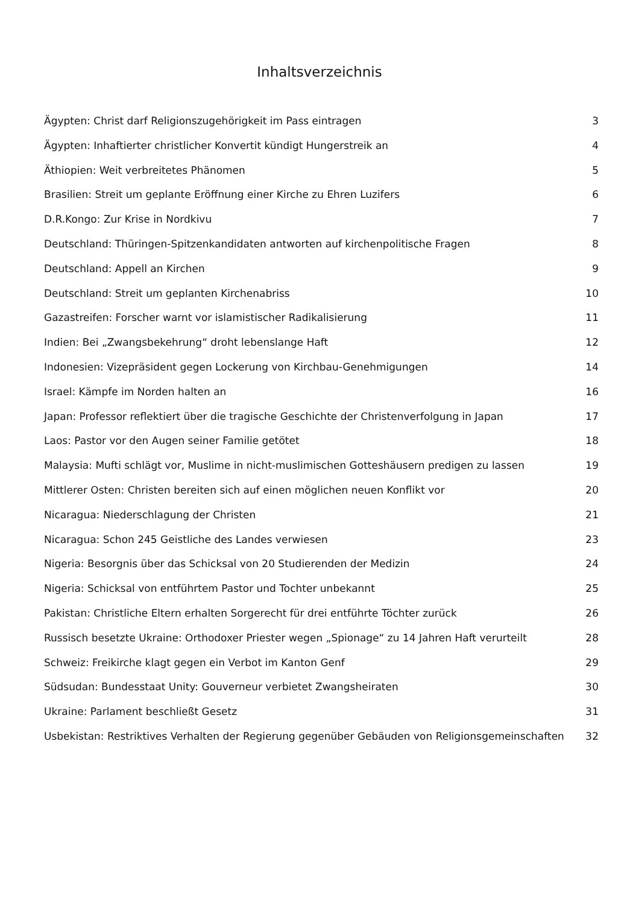Inhaltsverzeichnis
Ägypten: Christ darf Religionszugehörigkeit im Pass eintragen 3
Ägypten: Inhaftierter christlicher Konvertit kündigt Hungerstreik an 4
Äthiopien: Weit verbreitetes Phänomen 5
Brasilien: Streit um geplante Eröffnung einer Kirche zu Ehren Luzifers 6
D.R.Kongo: Zur Krise in Nordkivu 7
Deutschland: Thüringen-Spitzenkandidaten antworten auf kirchenpolitische Fragen 8
Deutschland: Appell an Kirchen 9
Deutschland: Streit um geplanten Kirchenabriss 10
Gazastreifen: Forscher warnt vor islamistischer Radikalisierung 11
Indien: Bei „Zwangsbekehrung“ droht lebenslange Haft 12
Indonesien: Vizepräsident gegen Lockerung von Kirchbau-Genehmigungen 14
Israel: Kämpfe im Norden halten an 16
Japan: Professor reflektiert über die tragische Geschichte der Christenverfolgung in Japan 17
Laos: Pastor vor den Augen seiner Familie getötet 18
Malaysia: Mufti schlägt vor, Muslime in nicht-muslimischen Gotteshäusern predigen zu lassen 19
Mittlerer Osten: Christen bereiten sich auf einen möglichen neuen Konflikt vor 20
Nicaragua: Niederschlagung der Christen 21
Nicaragua: Schon 245 Geistliche des Landes verwiesen 23
Nigeria: Besorgnis über das Schicksal von 20 Studierenden der Medizin 24
Nigeria: Schicksal von entführtem Pastor und Tochter unbekannt 25
Pakistan: Christliche Eltern erhalten Sorgerecht für drei entführte Töchter zurück 26
Russisch besetzte Ukraine: Orthodoxer Priester wegen „Spionage“ zu 14 Jahren Haft verurteilt 28
Schweiz: Freikirche klagt gegen ein Verbot im Kanton Genf 29
Südsudan: Bundesstaat Unity: Gouverneur verbietet Zwangsheiraten 30
Ukraine: Parlament beschließt Gesetz 31
Usbekistan: Restriktives Verhalten der Regierung gegenüber Gebäuden von Religionsgemeinschaften 32